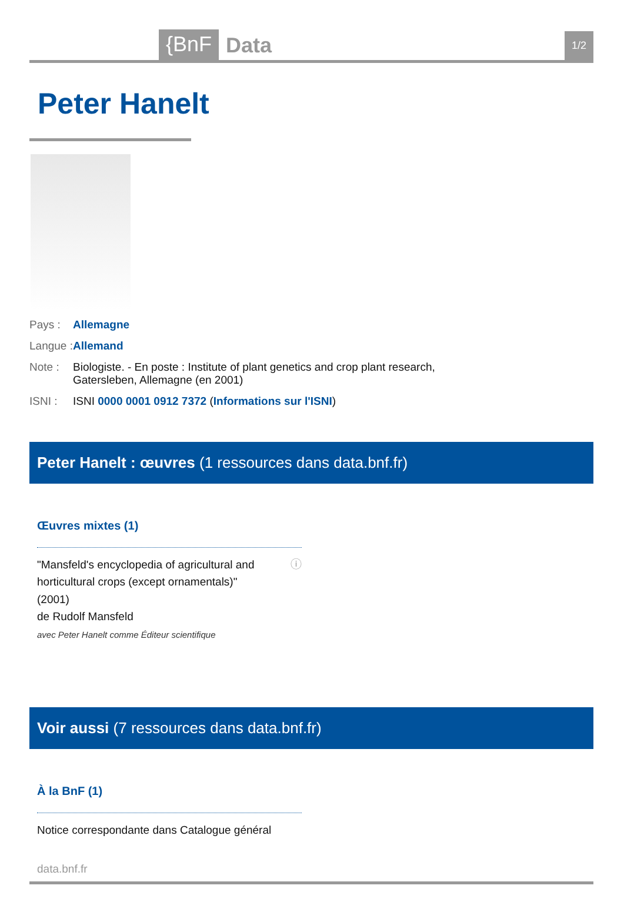{BnF Data 1/2
Peter Hanelt
Pays : Allemagne
Langue : Allemand
Note : Biologiste. - En poste : Institute of plant genetics and crop plant research,
Gatersleben, Allemagne (en 2001)
ISNI : ISNI 0000 0001 0912 7372 (Informations sur l'ISNI)
Peter Hanelt : œuvres (1 ressources dans data.bnf.fr)
Œuvres mixtes (1)
"Mansfeld's encyclopedia of agricultural and horticultural crops (except ornamentals)"
(2001)
de Rudolf Mansfeld
avec Peter Hanelt comme Éditeur scientifique
ⓘ
Voir aussi (7 ressources dans data.bnf.fr)
À la BnF (1)
Notice correspondante dans Catalogue général
data.bnf.fr